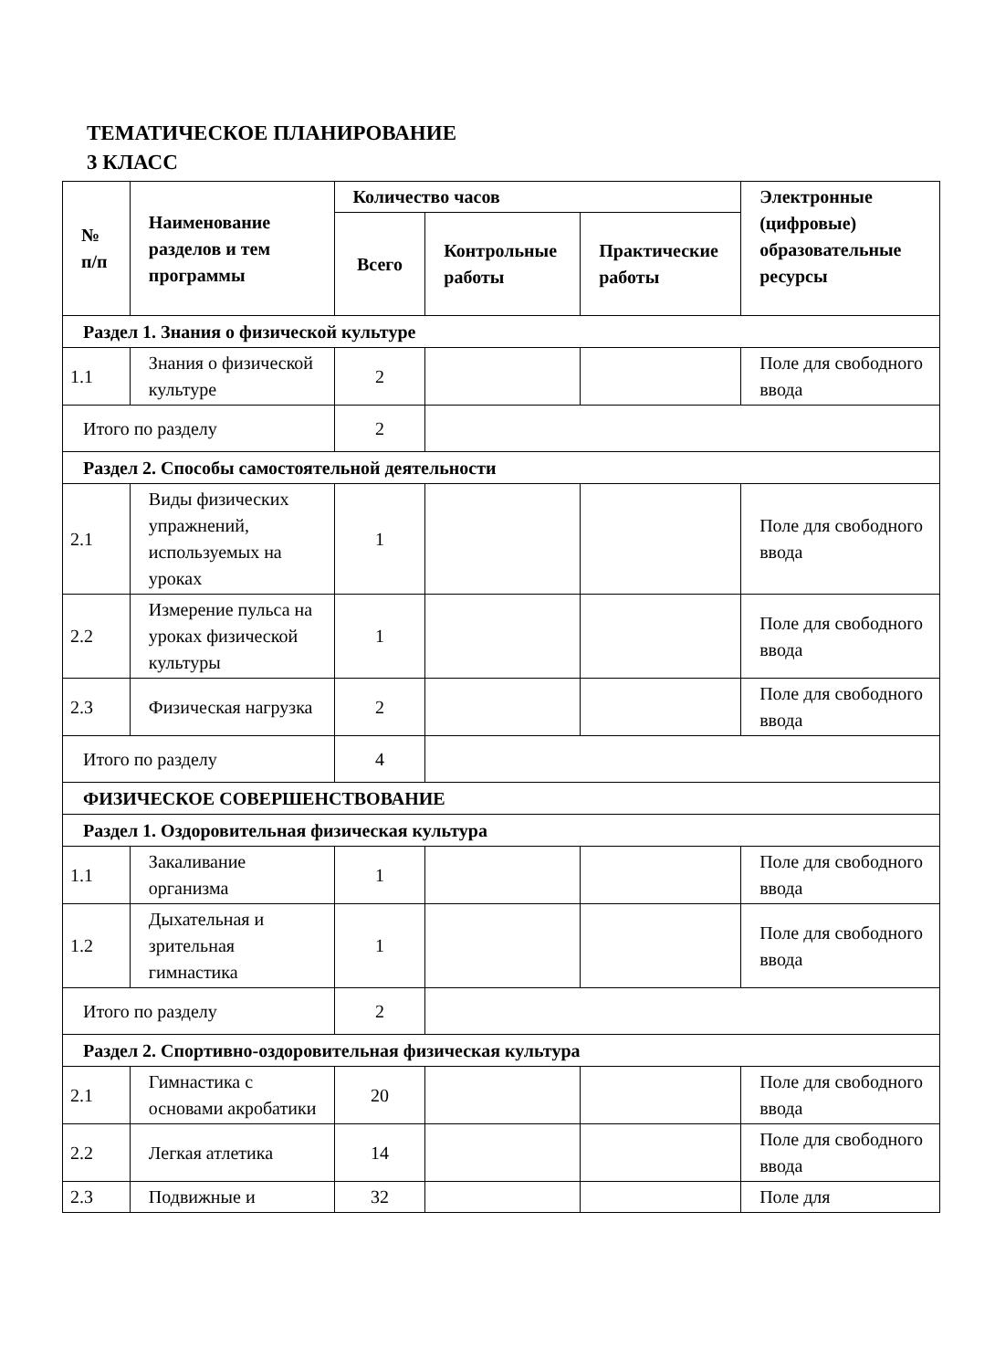ТЕМАТИЧЕСКОЕ ПЛАНИРОВАНИЕ
3 КЛАСС
| № п/п | Наименование разделов и тем программы | Количество часов | | | Электронные (цифровые) образовательные ресурсы |
| --- | --- | --- | --- | --- | --- |
| | | Всего | Контрольные работы | Практические работы | |
| Раздел 1. Знания о физической культуре | | | | | |
| 1.1 | Знания о физической культуре | 2 | | | Поле для свободного ввода |
| Итого по разделу | | 2 | | | |
| Раздел 2. Способы самостоятельной деятельности | | | | | |
| 2.1 | Виды физических упражнений, используемых на уроках | 1 | | | Поле для свободного ввода |
| 2.2 | Измерение пульса на уроках физической культуры | 1 | | | Поле для свободного ввода |
| 2.3 | Физическая нагрузка | 2 | | | Поле для свободного ввода |
| Итого по разделу | | 4 | | | |
| ФИЗИЧЕСКОЕ СОВЕРШЕНСТВОВАНИЕ | | | | | |
| Раздел 1. Оздоровительная физическая культура | | | | | |
| 1.1 | Закаливание организма | 1 | | | Поле для свободного ввода |
| 1.2 | Дыхательная и зрительная гимнастика | 1 | | | Поле для свободного ввода |
| Итого по разделу | | 2 | | | |
| Раздел 2. Спортивно-оздоровительная физическая культура | | | | | |
| 2.1 | Гимнастика с основами акробатики | 20 | | | Поле для свободного ввода |
| 2.2 | Легкая атлетика | 14 | | | Поле для свободного ввода |
| 2.3 | Подвижные и | 32 | | | Поле для |